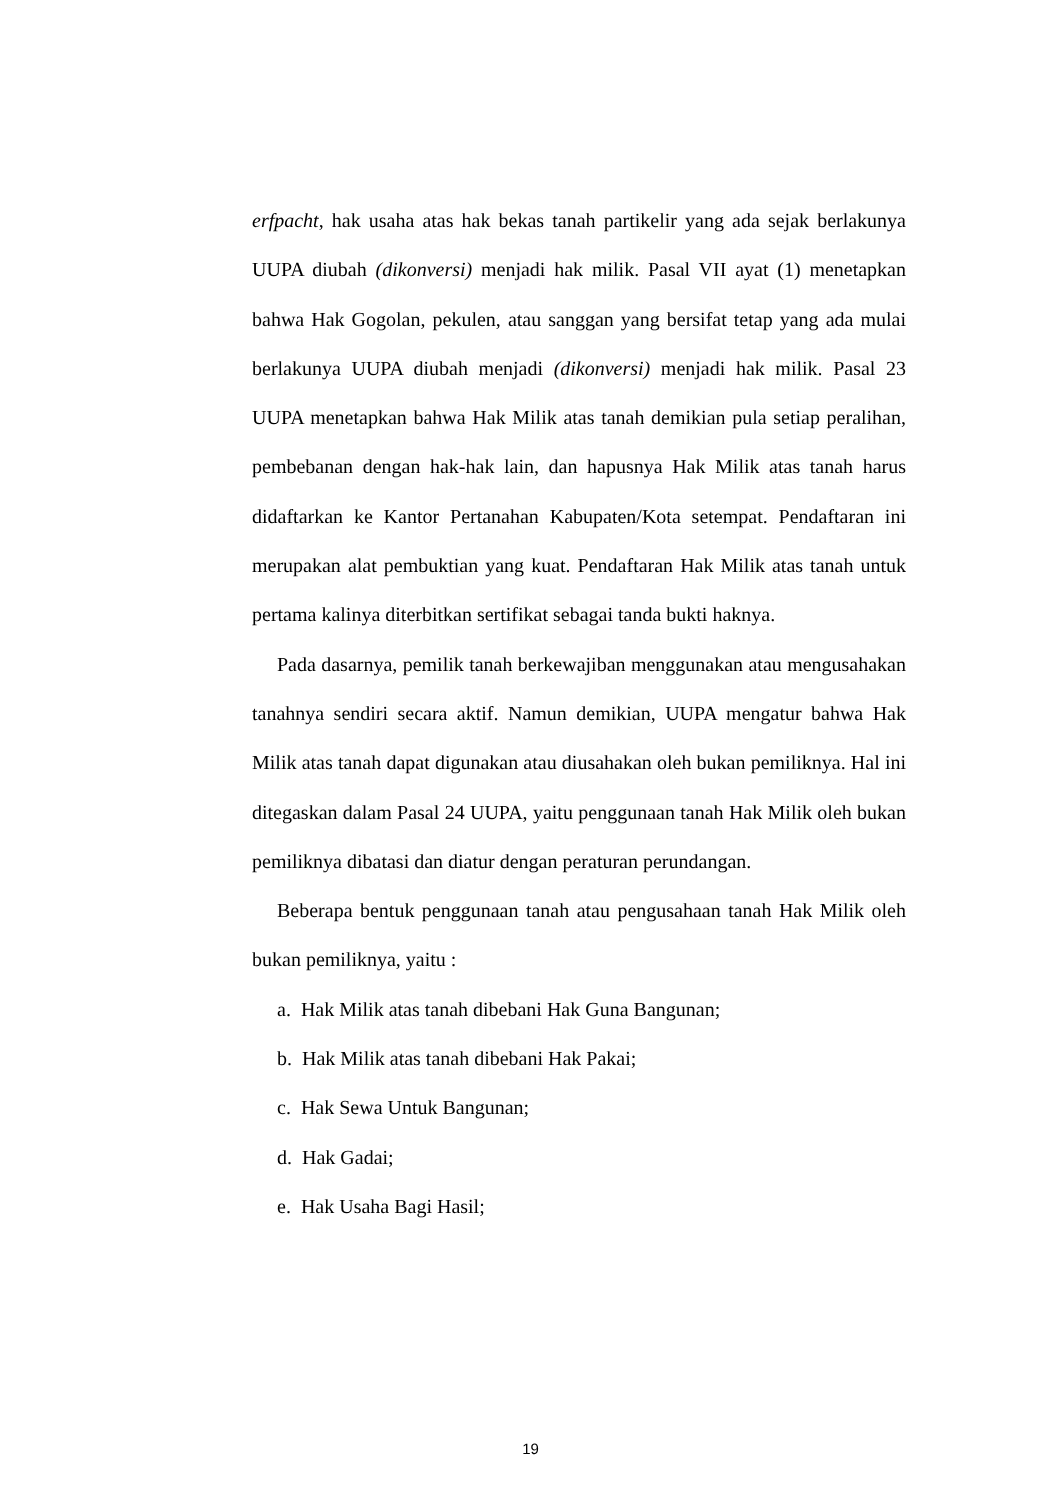erfpacht, hak usaha atas hak bekas tanah partikelir yang ada sejak berlakunya UUPA diubah (dikonversi) menjadi hak milik. Pasal VII ayat (1) menetapkan bahwa Hak Gogolan, pekulen, atau sanggan yang bersifat tetap yang ada mulai berlakunya UUPA diubah menjadi (dikonversi) menjadi hak milik. Pasal 23 UUPA menetapkan bahwa Hak Milik atas tanah demikian pula setiap peralihan, pembebanan dengan hak-hak lain, dan hapusnya Hak Milik atas tanah harus didaftarkan ke Kantor Pertanahan Kabupaten/Kota setempat. Pendaftaran ini merupakan alat pembuktian yang kuat. Pendaftaran Hak Milik atas tanah untuk pertama kalinya diterbitkan sertifikat sebagai tanda bukti haknya.
Pada dasarnya, pemilik tanah berkewajiban menggunakan atau mengusahakan tanahnya sendiri secara aktif. Namun demikian, UUPA mengatur bahwa Hak Milik atas tanah dapat digunakan atau diusahakan oleh bukan pemiliknya. Hal ini ditegaskan dalam Pasal 24 UUPA, yaitu penggunaan tanah Hak Milik oleh bukan pemiliknya dibatasi dan diatur dengan peraturan perundangan.
Beberapa bentuk penggunaan tanah atau pengusahaan tanah Hak Milik oleh bukan pemiliknya, yaitu :
a. Hak Milik atas tanah dibebani Hak Guna Bangunan;
b. Hak Milik atas tanah dibebani Hak Pakai;
c. Hak Sewa Untuk Bangunan;
d. Hak Gadai;
e. Hak Usaha Bagi Hasil;
19